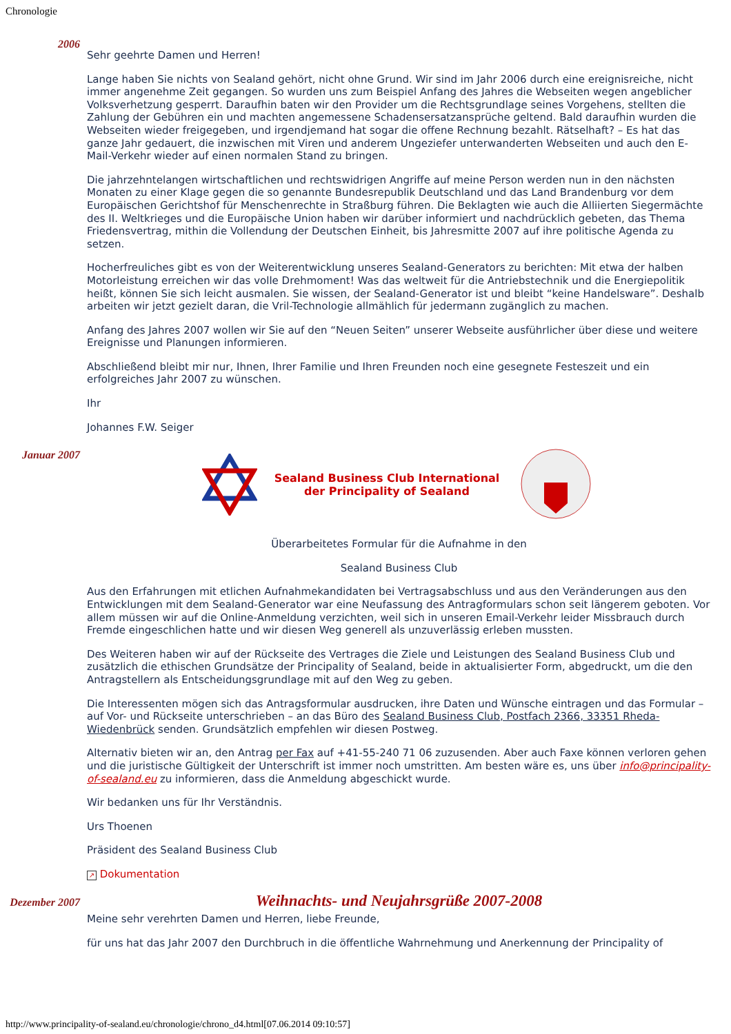Chronologie
2006
Sehr geehrte Damen und Herren!
Lange haben Sie nichts von Sealand gehört, nicht ohne Grund. Wir sind im Jahr 2006 durch eine ereignisreiche, nicht immer angenehme Zeit gegangen. So wurden uns zum Beispiel Anfang des Jahres die Webseiten wegen angeblicher Volksverhetzung gesperrt. Daraufhin baten wir den Provider um die Rechtsgrundlage seines Vorgehens, stellten die Zahlung der Gebühren ein und machten angemessene Schadensersatzansprüche geltend. Bald daraufhin wurden die Webseiten wieder freigegeben, und irgendjemand hat sogar die offene Rechnung bezahlt. Rätselhaft? – Es hat das ganze Jahr gedauert, die inzwischen mit Viren und anderem Ungeziefer unterwanderten Webseiten und auch den E-Mail-Verkehr wieder auf einen normalen Stand zu bringen.
Die jahrzehntelangen wirtschaftlichen und rechtswidrigen Angriffe auf meine Person werden nun in den nächsten Monaten zu einer Klage gegen die so genannte Bundesrepublik Deutschland und das Land Brandenburg vor dem Europäischen Gerichtshof für Menschenrechte in Straßburg führen. Die Beklagten wie auch die Alliierten Siegermächte des II. Weltkrieges und die Europäische Union haben wir darüber informiert und nachdrücklich gebeten, das Thema Friedensvertrag, mithin die Vollendung der Deutschen Einheit, bis Jahresmitte 2007 auf ihre politische Agenda zu setzen.
Hocherfreuliches gibt es von der Weiterentwicklung unseres Sealand-Generators zu berichten: Mit etwa der halben Motorleistung erreichen wir das volle Drehmoment! Was das weltweit für die Antriebstechnik und die Energiepolitik heißt, können Sie sich leicht ausmalen. Sie wissen, der Sealand-Generator ist und bleibt “keine Handelsware”. Deshalb arbeiten wir jetzt gezielt daran, die Vril-Technologie allmählich für jedermann zugänglich zu machen.
Anfang des Jahres 2007 wollen wir Sie auf den “Neuen Seiten” unserer Webseite ausführlicher über diese und weitere Ereignisse und Planungen informieren.
Abschließend bleibt mir nur, Ihnen, Ihrer Familie und Ihren Freunden noch eine gesegnete Festeszeit und ein erfolgreiches Jahr 2007 zu wünschen.
Ihr
Johannes F.W. Seiger
Januar 2007
Sealand Business Club International
der Principality of Sealand
Überarbeitetes Formular für die Aufnahme in den
Sealand Business Club
Aus den Erfahrungen mit etlichen Aufnahmekandidaten bei Vertragsabschluss und aus den Veränderungen aus den Entwicklungen mit dem Sealand-Generator war eine Neufassung des Antragformulars schon seit längerem geboten. Vor allem müssen wir auf die Online-Anmeldung verzichten, weil sich in unseren Email-Verkehr leider Missbrauch durch Fremde eingeschlichen hatte und wir diesen Weg generell als unzuverlässig erleben mussten.
Des Weiteren haben wir auf der Rückseite des Vertrages die Ziele und Leistungen des Sealand Business Club und zusätzlich die ethischen Grundsätze der Principality of Sealand, beide in aktualisierter Form, abgedruckt, um die den Antragstellern als Entscheidungsgrundlage mit auf den Weg zu geben.
Die Interessenten mögen sich das Antragsformular ausdrucken, ihre Daten und Wünsche eintragen und das Formular – auf Vor- und Rückseite unterschrieben – an das Büro des Sealand Business Club, Postfach 2366, 33351 Rheda-Wiedenbrück senden. Grundsätzlich empfehlen wir diesen Postweg.
Alternativ bieten wir an, den Antrag per Fax auf +41-55-240 71 06 zuzusenden. Aber auch Faxe können verloren gehen und die juristische Gültigkeit der Unterschrift ist immer noch umstritten. Am besten wäre es, uns über info@principality-of-sealand.eu zu informieren, dass die Anmeldung abgeschickt wurde.
Wir bedanken uns für Ihr Verständnis.
Urs Thoenen
Präsident des Sealand Business Club
↗ Dokumentation
Dezember 2007
Weihnachts- und Neujahrsgrüße 2007-2008
Meine sehr verehrten Damen und Herren, liebe Freunde,
für uns hat das Jahr 2007 den Durchbruch in die öffentliche Wahrnehmung und Anerkennung der Principality of
http://www.principality-of-sealand.eu/chronologie/chrono_d4.html[07.06.2014 09:10:57]